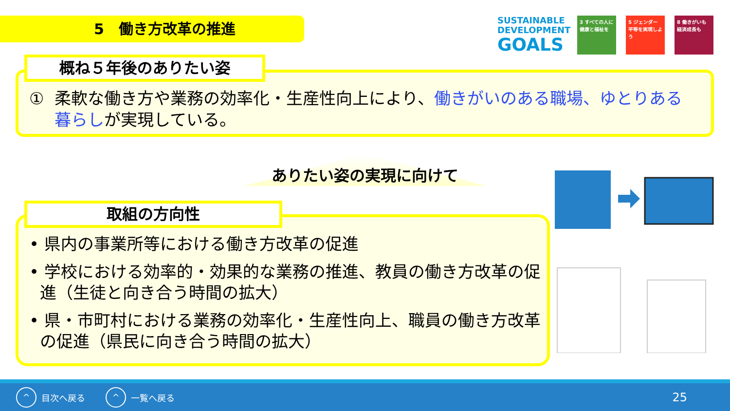5　働き方改革の推進
SUSTAINABLE DEVELOPMENT GOALS
3 すべての人に健康と福祉を
5 ジェンダー平等を実現しよう
8 働きがいも経済成長も
概ね５年後のありたい姿
① 柔軟な働き方や業務の効率化・生産性向上により、働きがいのある職場、ゆとりある暮らしが実現している。
ありたい姿の実現に向けて
取組の方向性
• 県内の事業所等における働き方改革の促進
• 学校における効率的・効果的な業務の推進、教員の働き方改革の促進（生徒と向き合う時間の拡大）
• 県・市町村における業務の効率化・生産性向上、職員の働き方改革の促進（県民に向き合う時間の拡大）
^ 目次へ戻る ^ 一覧へ戻る 25